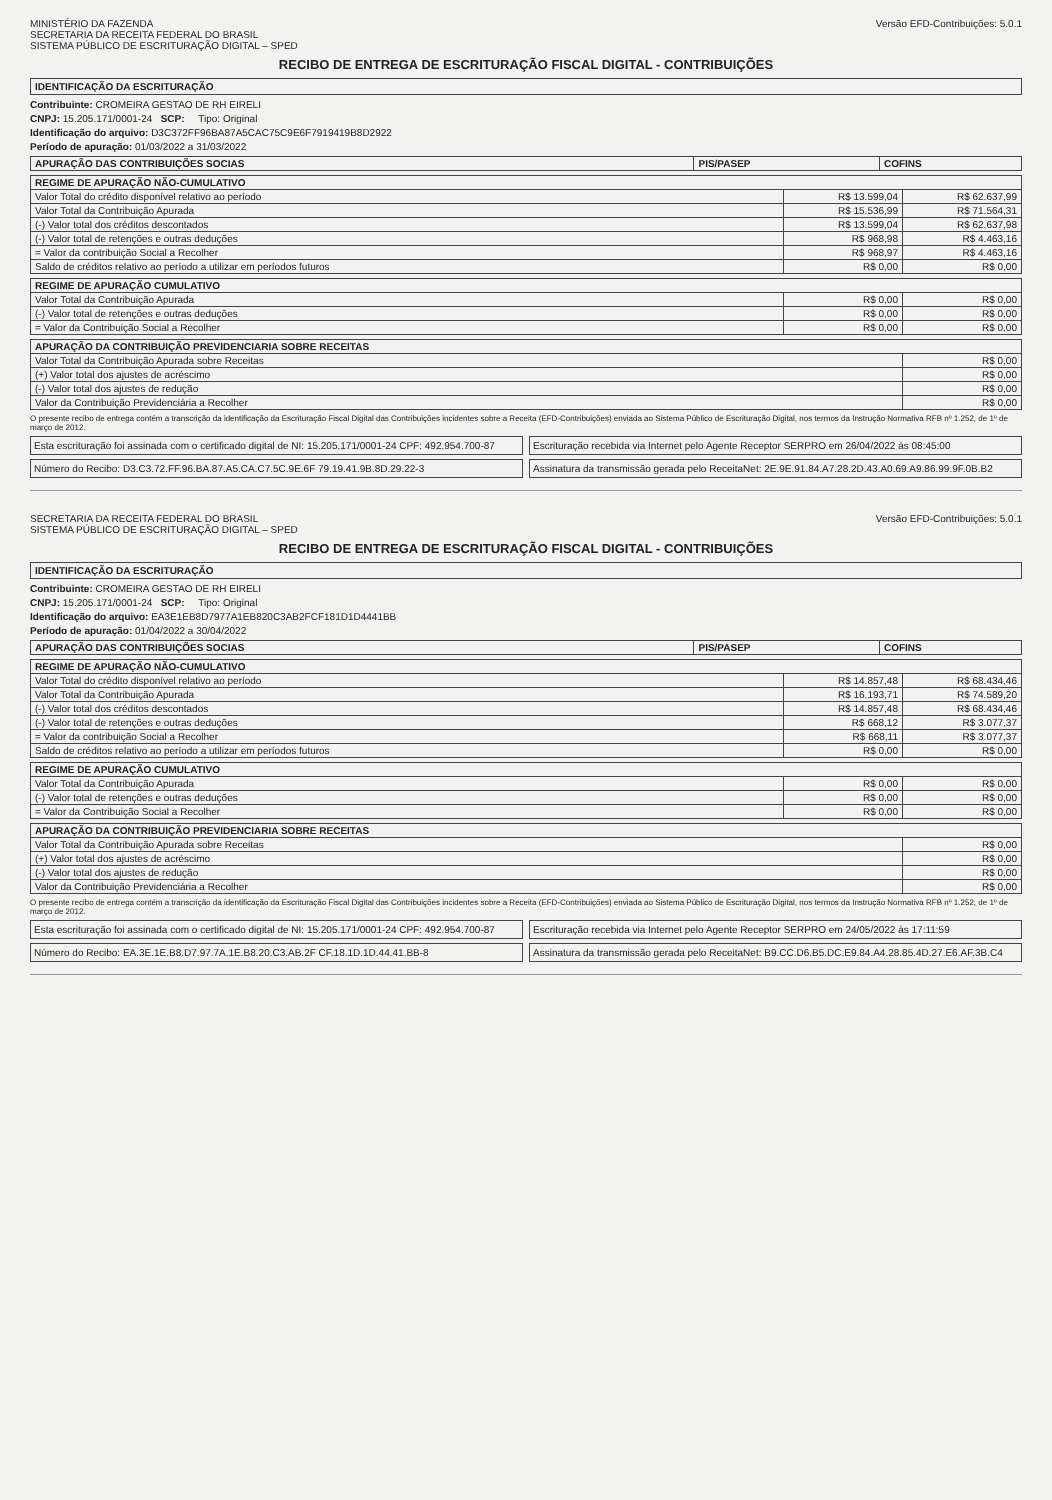MINISTÉRIO DA FAZENDA
SECRETARIA DA RECEITA FEDERAL DO BRASIL
SISTEMA PÚBLICO DE ESCRITURAÇÃO DIGITAL – SPED
Versão EFD-Contribuições: 5.0.1
RECIBO DE ENTREGA DE ESCRITURAÇÃO FISCAL DIGITAL - CONTRIBUIÇÕES
IDENTIFICAÇÃO DA ESCRITURAÇÃO
Contribuinte: CROMEIRA GESTAO DE RH EIRELI
CNPJ: 15.205.171/0001-24 SCP: Tipo: Original
Identificação do arquivo: D3C372FF96BA87A5CAC75C9E6F7919419B8D2922
Período de apuração: 01/03/2022 a 31/03/2022
| APURAÇÃO DAS CONTRIBUIÇÕES SOCIAS | PIS/PASEP | COFINS |
| --- | --- | --- |
| REGIME DE APURAÇÃO NÃO-CUMULATIVO | | |
| --- | --- | --- |
| Valor Total do crédito disponível relativo ao período | R$ 13.599,04 | R$ 62.637,99 |
| Valor Total da Contribuição Apurada | R$ 15.536,99 | R$ 71.564,31 |
| (-) Valor total dos créditos descontados | R$ 13.599,04 | R$ 62.637,98 |
| (-) Valor total de retenções e outras deduções | R$ 968,98 | R$ 4.463,16 |
| = Valor da contribuição Social a Recolher | R$ 968,97 | R$ 4.463,16 |
| Saldo de créditos relativo ao período a utilizar em períodos futuros | R$ 0,00 | R$ 0,00 |
| REGIME DE APURAÇÃO CUMULATIVO | | |
| --- | --- | --- |
| Valor Total da Contribuição Apurada | R$ 0,00 | R$ 0,00 |
| (-) Valor total de retenções e outras deduções | R$ 0,00 | R$ 0,00 |
| = Valor da Contribuição Social a Recolher | R$ 0,00 | R$ 0,00 |
| APURAÇÃO DA CONTRIBUIÇÃO PREVIDENCIARIA SOBRE RECEITAS | |
| --- | --- |
| Valor Total da Contribuição Apurada sobre Receitas | R$ 0,00 |
| (+) Valor total dos ajustes de acréscimo | R$ 0,00 |
| (-) Valor total dos ajustes de redução | R$ 0,00 |
| Valor da Contribuição Previdenciária a Recolher | R$ 0,00 |
O presente recibo de entrega contém a transcrição da identificação da Escrituração Fiscal Digital das Contribuições incidentes sobre a Receita (EFD-Contribuições) enviada ao Sistema Público de Escrituração Digital, nos termos da Instrução Normativa RFB nº 1.252, de 1º de março de 2012.
Esta escrituração foi assinada com o certificado digital de NI: 15.205.171/0001-24 CPF: 492.954.700-87
Escrituração recebida via Internet pelo Agente Receptor SERPRO em 26/04/2022 às 08:45:00
Número do Recibo: D3.C3.72.FF.96.BA.87.A5.CA.C7.5C.9E.6F 79.19.41.9B.8D.29.22-3
Assinatura da transmissão gerada pelo ReceitaNet: 2E.9E.91.84.A7.28.2D.43.A0.69.A9.86.99.9F.0B.B2
SECRETARIA DA RECEITA FEDERAL DO BRASIL
SISTEMA PÚBLICO DE ESCRITURAÇÃO DIGITAL – SPED
Versão EFD-Contribuições: 5.0.1
RECIBO DE ENTREGA DE ESCRITURAÇÃO FISCAL DIGITAL - CONTRIBUIÇÕES
IDENTIFICAÇÃO DA ESCRITURAÇÃO
Contribuinte: CROMEIRA GESTAO DE RH EIRELI
CNPJ: 15.205.171/0001-24 SCP: Tipo: Original
Identificação do arquivo: EA3E1EB8D7977A1EB820C3AB2FCF181D1D4441BB
Período de apuração: 01/04/2022 a 30/04/2022
| APURAÇÃO DAS CONTRIBUIÇÕES SOCIAS | PIS/PASEP | COFINS |
| --- | --- | --- |
| REGIME DE APURAÇÃO NÃO-CUMULATIVO | | |
| --- | --- | --- |
| Valor Total do crédito disponível relativo ao período | R$ 14.857,48 | R$ 68.434,46 |
| Valor Total da Contribuição Apurada | R$ 16.193,71 | R$ 74.589,20 |
| (-) Valor total dos créditos descontados | R$ 14.857,48 | R$ 68.434,46 |
| (-) Valor total de retenções e outras deduções | R$ 668,12 | R$ 3.077,37 |
| = Valor da contribuição Social a Recolher | R$ 668,11 | R$ 3.077,37 |
| Saldo de créditos relativo ao período a utilizar em períodos futuros | R$ 0,00 | R$ 0,00 |
| REGIME DE APURAÇÃO CUMULATIVO | | |
| --- | --- | --- |
| Valor Total da Contribuição Apurada | R$ 0,00 | R$ 0,00 |
| (-) Valor total de retenções e outras deduções | R$ 0,00 | R$ 0,00 |
| = Valor da Contribuição Social a Recolher | R$ 0,00 | R$ 0,00 |
| APURAÇÃO DA CONTRIBUIÇÃO PREVIDENCIARIA SOBRE RECEITAS | |
| --- | --- |
| Valor Total da Contribuição Apurada sobre Receitas | R$ 0,00 |
| (+) Valor total dos ajustes de acréscimo | R$ 0,00 |
| (-) Valor total dos ajustes de redução | R$ 0,00 |
| Valor da Contribuição Previdenciária a Recolher | R$ 0,00 |
O presente recibo de entrega contém a transcrição da identificação da Escrituração Fiscal Digital das Contribuições incidentes sobre a Receita (EFD-Contribuições) enviada ao Sistema Público de Escrituração Digital, nos termos da Instrução Normativa RFB nº 1.252, de 1º de março de 2012.
Esta escrituração foi assinada com o certificado digital de NI: 15.205.171/0001-24 CPF: 492.954.700-87
Escrituração recebida via Internet pelo Agente Receptor SERPRO em 24/05/2022 às 17:11:59
Número do Recibo: EA.3E.1E.B8.D7.97.7A.1E.B8.20.C3.AB.2F CF.18.1D.1D.44.41.BB-8
Assinatura da transmissão gerada pelo ReceitaNet: B9.CC.D6.B5.DC.E9.84.A4.28.85.4D.27.E6.AF.3B.C4